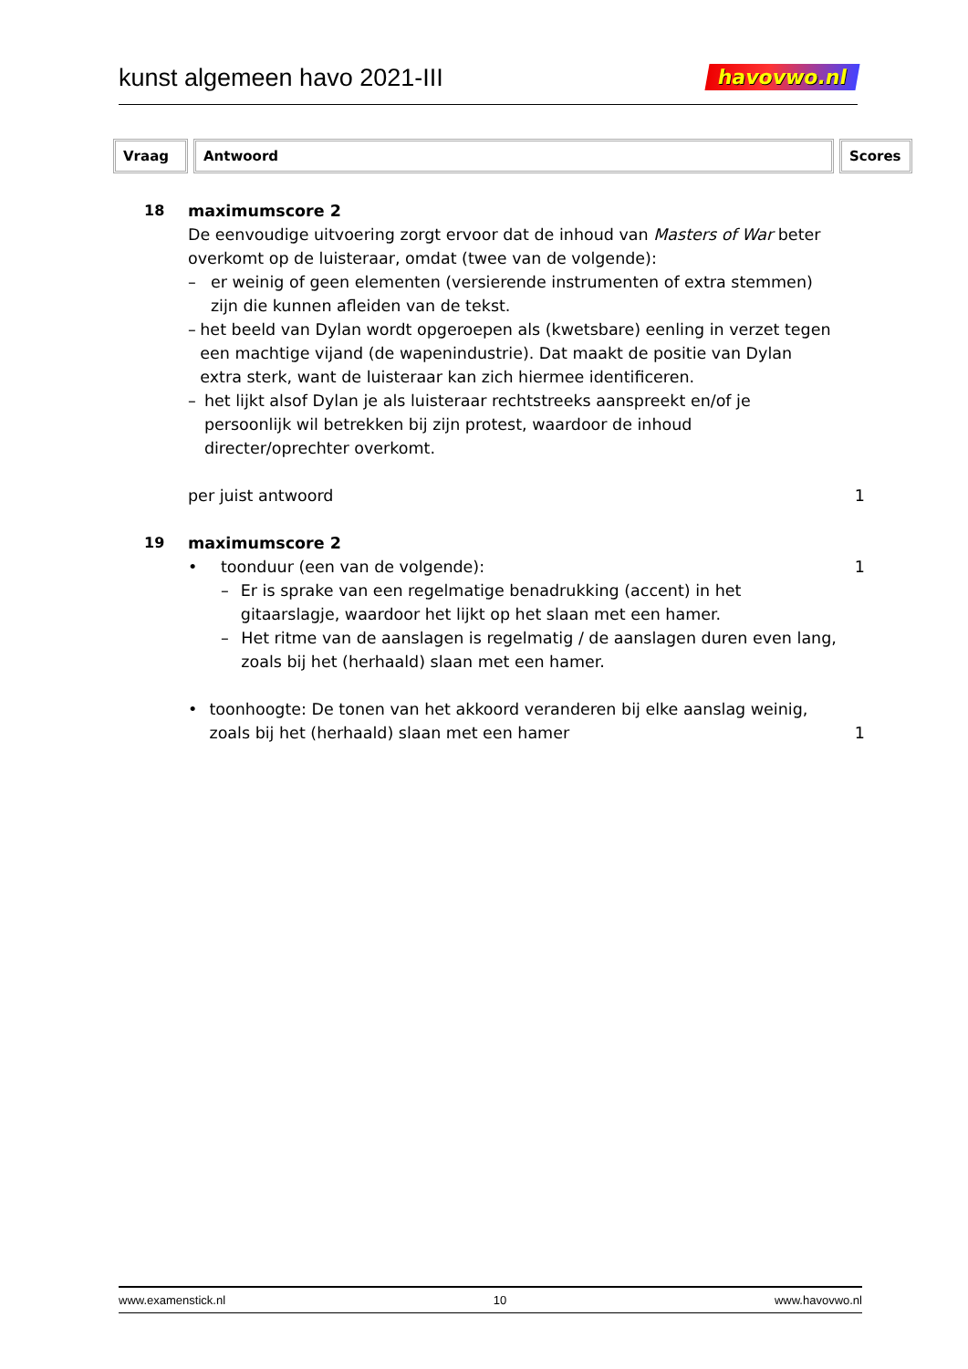kunst algemeen havo 2021-III havovwo.nl
| Vraag | Antwoord | Scores |
| --- | --- | --- |
18 maximumscore 2
De eenvoudige uitvoering zorgt ervoor dat de inhoud van Masters of War beter overkomt op de luisteraar, omdat (twee van de volgende):
– er weinig of geen elementen (versierende instrumenten of extra stemmen) zijn die kunnen afleiden van de tekst.
– het beeld van Dylan wordt opgeroepen als (kwetsbare) eenling in verzet tegen een machtige vijand (de wapenindustrie). Dat maakt de positie van Dylan extra sterk, want de luisteraar kan zich hiermee identificeren.
– het lijkt alsof Dylan je als luisteraar rechtstreeks aanspreekt en/of je persoonlijk wil betrekken bij zijn protest, waardoor de inhoud directer/oprechter overkomt.
per juist antwoord 1
19 maximumscore 2
• toonduur (een van de volgende):
1
– Er is sprake van een regelmatige benadrukking (accent) in het gitaarslagje, waardoor het lijkt op het slaan met een hamer.
– Het ritme van de aanslagen is regelmatig / de aanslagen duren even lang, zoals bij het (herhaald) slaan met een hamer.
• toonhoogte: De tonen van het akkoord veranderen bij elke aanslag weinig, zoals bij het (herhaald) slaan met een hamer
1
www.examenstick.nl 10 www.havovwo.nl